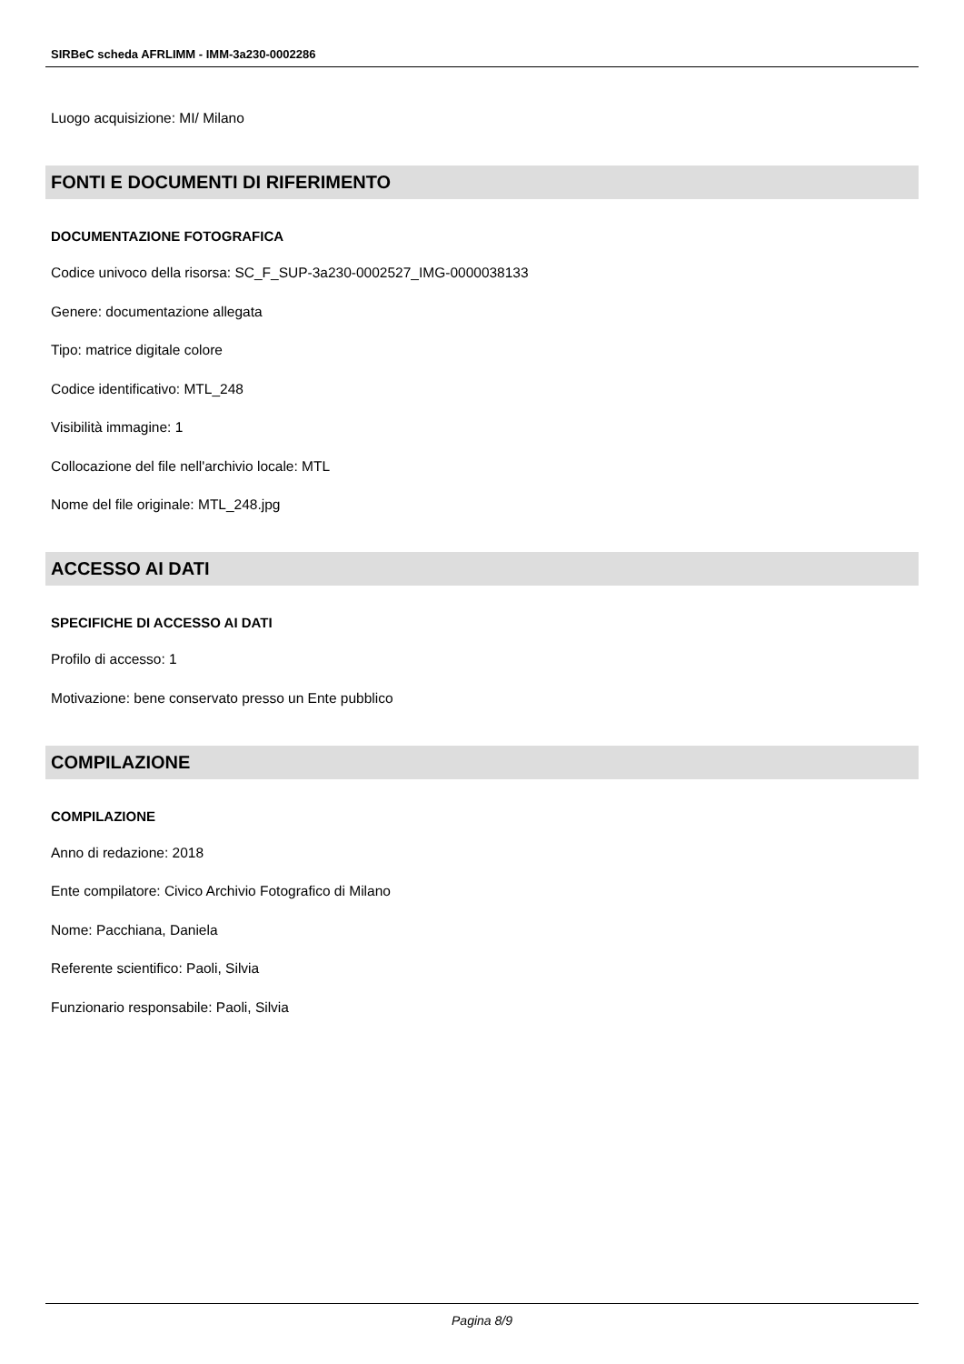SIRBeC scheda AFRLIMM - IMM-3a230-0002286
Luogo acquisizione: MI/ Milano
FONTI E DOCUMENTI DI RIFERIMENTO
DOCUMENTAZIONE FOTOGRAFICA
Codice univoco della risorsa: SC_F_SUP-3a230-0002527_IMG-0000038133
Genere: documentazione allegata
Tipo: matrice digitale colore
Codice identificativo: MTL_248
Visibilità immagine: 1
Collocazione del file nell'archivio locale: MTL
Nome del file originale: MTL_248.jpg
ACCESSO AI DATI
SPECIFICHE DI ACCESSO AI DATI
Profilo di accesso: 1
Motivazione: bene conservato presso un Ente pubblico
COMPILAZIONE
COMPILAZIONE
Anno di redazione: 2018
Ente compilatore: Civico Archivio Fotografico di Milano
Nome: Pacchiana, Daniela
Referente scientifico: Paoli, Silvia
Funzionario responsabile: Paoli, Silvia
Pagina 8/9